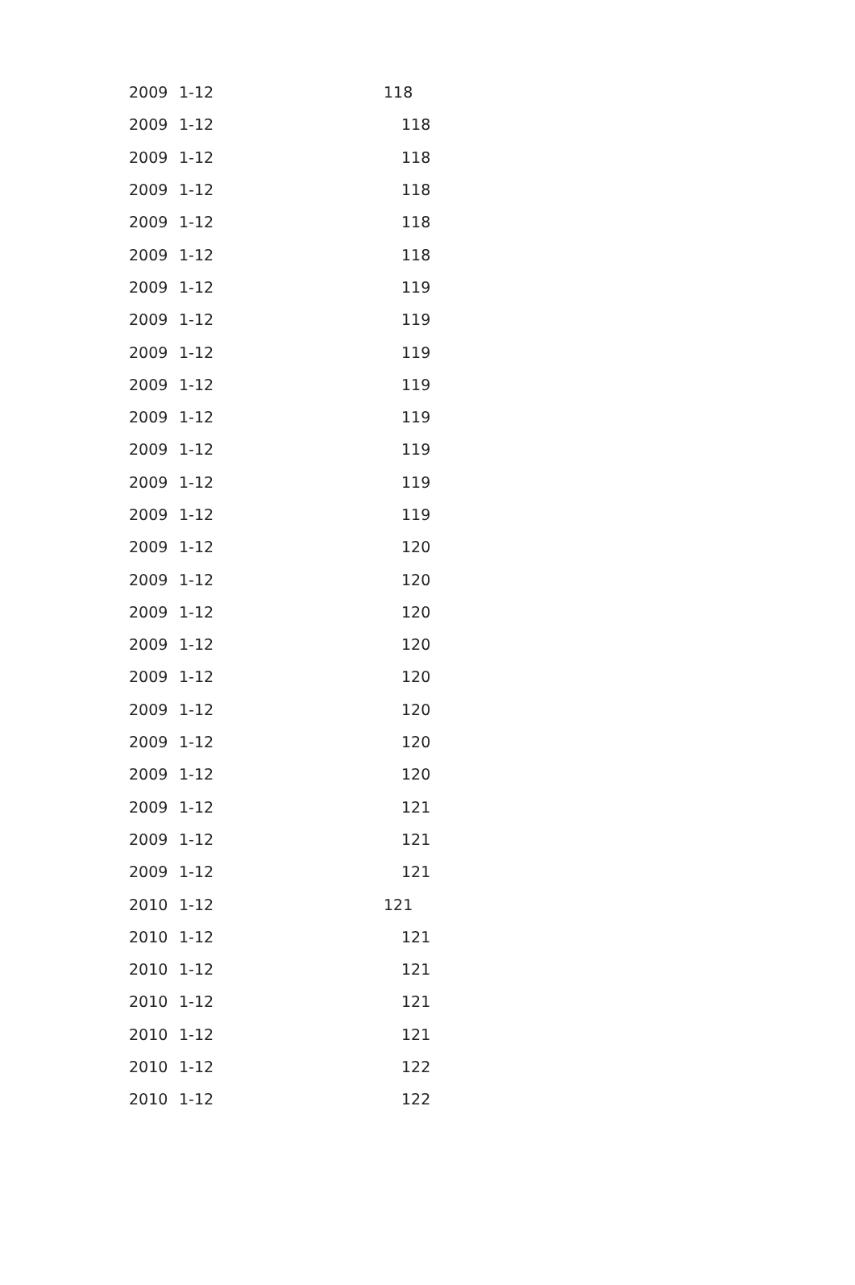| 2009 | 1-12 | 118 |
| 2009 | 1-12 | 118 |
| 2009 | 1-12 | 118 |
| 2009 | 1-12 | 118 |
| 2009 | 1-12 | 118 |
| 2009 | 1-12 | 118 |
| 2009 | 1-12 | 119 |
| 2009 | 1-12 | 119 |
| 2009 | 1-12 | 119 |
| 2009 | 1-12 | 119 |
| 2009 | 1-12 | 119 |
| 2009 | 1-12 | 119 |
| 2009 | 1-12 | 119 |
| 2009 | 1-12 | 119 |
| 2009 | 1-12 | 120 |
| 2009 | 1-12 | 120 |
| 2009 | 1-12 | 120 |
| 2009 | 1-12 | 120 |
| 2009 | 1-12 | 120 |
| 2009 | 1-12 | 120 |
| 2009 | 1-12 | 120 |
| 2009 | 1-12 | 120 |
| 2009 | 1-12 | 121 |
| 2009 | 1-12 | 121 |
| 2009 | 1-12 | 121 |
| 2010 | 1-12 | 121 |
| 2010 | 1-12 | 121 |
| 2010 | 1-12 | 121 |
| 2010 | 1-12 | 121 |
| 2010 | 1-12 | 121 |
| 2010 | 1-12 | 122 |
| 2010 | 1-12 | 122 |